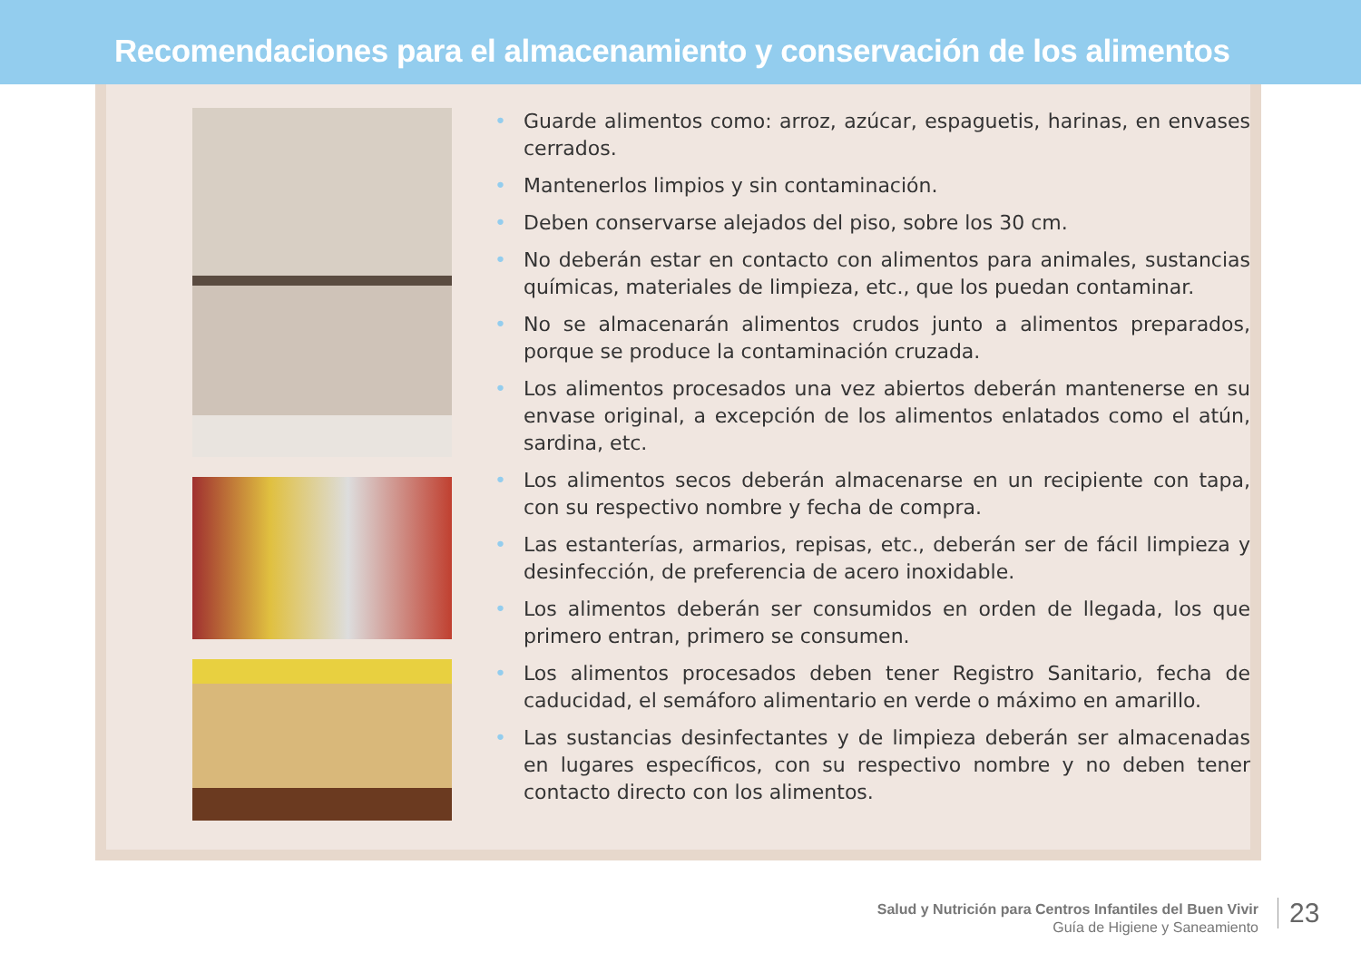Recomendaciones para el almacenamiento y conservación de los alimentos
• Guarde alimentos como: arroz, azúcar, espaguetis, harinas, en envases cerrados.
• Mantenerlos limpios y sin contaminación.
• Deben conservarse alejados del piso, sobre los 30 cm.
• No deberán estar en contacto con alimentos para animales, sustancias químicas, materiales de limpieza, etc., que los puedan contaminar.
• No se almacenarán alimentos crudos junto a alimentos preparados, porque se produce la contaminación cruzada.
• Los alimentos procesados una vez abiertos deberán mantenerse en su envase original, a excepción de los alimentos enlatados como el atún, sardina, etc.
• Los alimentos secos deberán almacenarse en un recipiente con tapa, con su respectivo nombre y fecha de compra.
• Las estanterías, armarios, repisas, etc., deberán ser de fácil limpieza y desinfección, de preferencia de acero inoxidable.
• Los alimentos deberán ser consumidos en orden de llegada, los que primero entran, primero se consumen.
• Los alimentos procesados deben tener Registro Sanitario, fecha de caducidad, el semáforo alimentario en verde o máximo en amarillo.
• Las sustancias desinfectantes y de limpieza deberán ser almacenadas en lugares específicos, con su respectivo nombre y no deben tener contacto directo con los alimentos.
Salud y Nutrición para Centros Infantiles del Buen Vivir
Guía de Higiene y Saneamiento
23